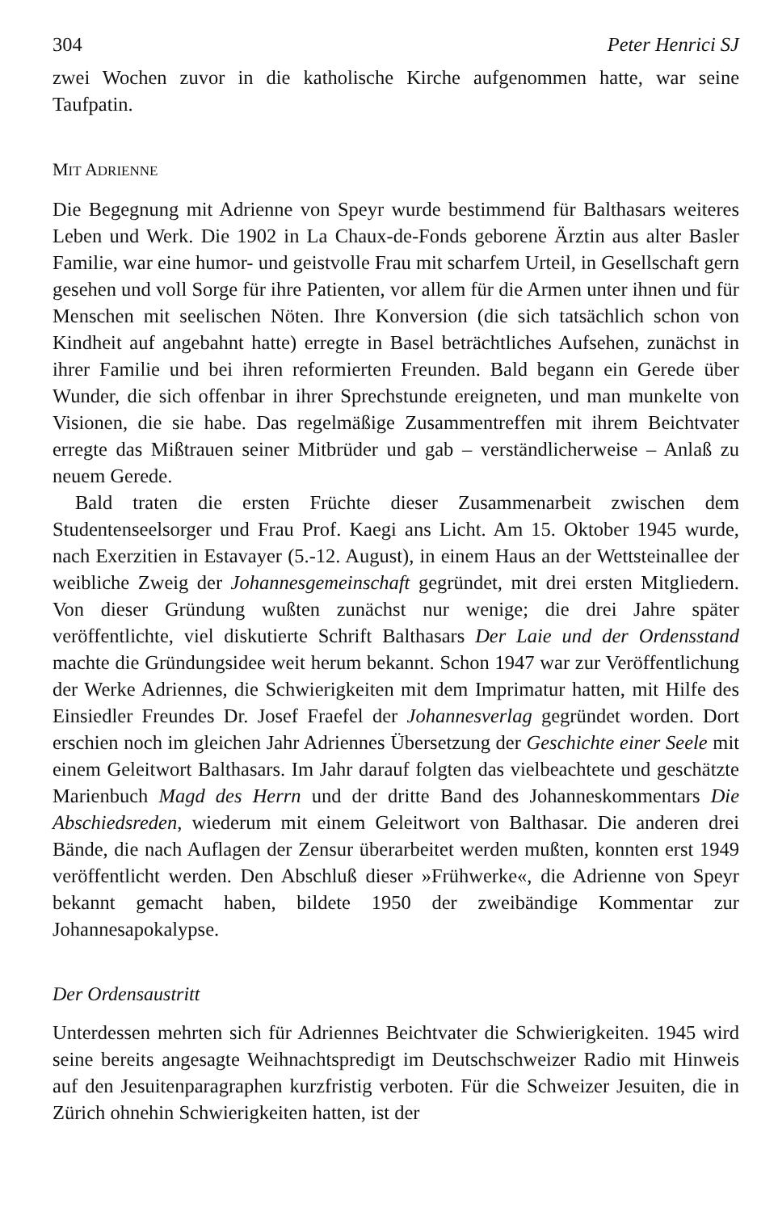304 Peter Henrici SJ
zwei Wochen zuvor in die katholische Kirche aufgenommen hatte, war seine Taufpatin.
MIT ADRIENNE
Die Begegnung mit Adrienne von Speyr wurde bestimmend für Balthasars weiteres Leben und Werk. Die 1902 in La Chaux-de-Fonds geborene Ärztin aus alter Basler Familie, war eine humor- und geistvolle Frau mit scharfem Urteil, in Gesellschaft gern gesehen und voll Sorge für ihre Patienten, vor allem für die Armen unter ihnen und für Menschen mit seelischen Nöten. Ihre Konversion (die sich tatsächlich schon von Kindheit auf angebahnt hatte) erregte in Basel beträchtliches Aufsehen, zunächst in ihrer Familie und bei ihren reformierten Freunden. Bald begann ein Gerede über Wunder, die sich offenbar in ihrer Sprechstunde ereigneten, und man munkelte von Visionen, die sie habe. Das regelmäßige Zusammentreffen mit ihrem Beichtvater erregte das Mißtrauen seiner Mitbrüder und gab – verständlicherweise – Anlaß zu neuem Gerede.
Bald traten die ersten Früchte dieser Zusammenarbeit zwischen dem Studentenseelsorger und Frau Prof. Kaegi ans Licht. Am 15. Oktober 1945 wurde, nach Exerzitien in Estavayer (5.-12. August), in einem Haus an der Wettsteinallee der weibliche Zweig der Johannesgemeinschaft gegründet, mit drei ersten Mitgliedern. Von dieser Gründung wußten zunächst nur wenige; die drei Jahre später veröffentlichte, viel diskutierte Schrift Balthasars Der Laie und der Ordensstand machte die Gründungsidee weit herum bekannt. Schon 1947 war zur Veröffentlichung der Werke Adriennes, die Schwierigkeiten mit dem Imprimatur hatten, mit Hilfe des Einsiedler Freundes Dr. Josef Fraefel der Johannesverlag gegründet worden. Dort erschien noch im gleichen Jahr Adriennes Übersetzung der Geschichte einer Seele mit einem Geleitwort Balthasars. Im Jahr darauf folgten das vielbeachtete und geschätzte Marienbuch Magd des Herrn und der dritte Band des Johanneskommentars Die Abschiedsreden, wiederum mit einem Geleitwort von Balthasar. Die anderen drei Bände, die nach Auflagen der Zensur überarbeitet werden mußten, konnten erst 1949 veröffentlicht werden. Den Abschluß dieser »Frühwerke«, die Adrienne von Speyr bekannt gemacht haben, bildete 1950 der zweibändige Kommentar zur Johannesapokalypse.
Der Ordensaustritt
Unterdessen mehrten sich für Adriennes Beichtvater die Schwierigkeiten. 1945 wird seine bereits angesagte Weihnachtspredigt im Deutschschweizer Radio mit Hinweis auf den Jesuitenparagraphen kurzfristig verboten. Für die Schweizer Jesuiten, die in Zürich ohnehin Schwierigkeiten hatten, ist der